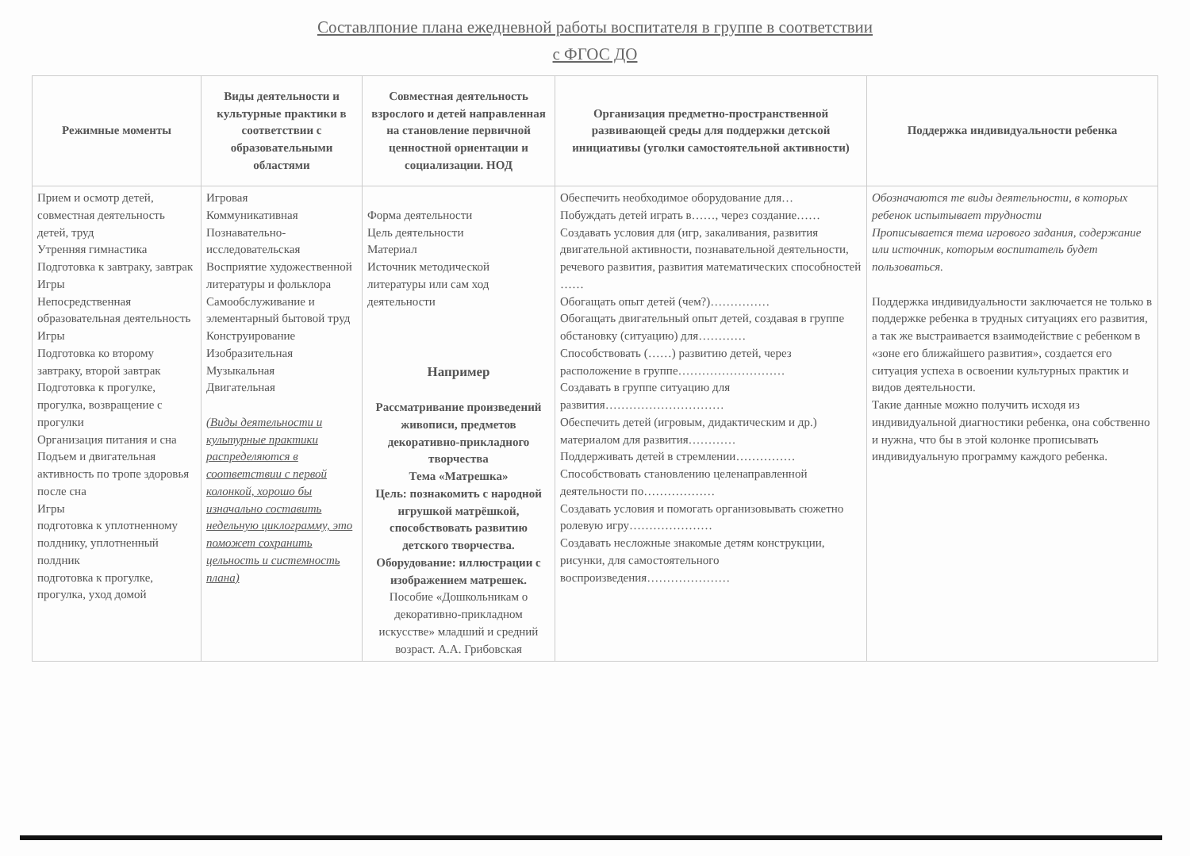Составлпоние плана ежедневной работы воспитателя в группе в соответствии
с ФГОС ДО
| Режимные моменты | Виды деятельности и культурные практики в соответствии с образовательными областями | Совместная деятельность взрослого и детей направленная на становление первичной ценностной ориентации и социализации. НОД | Организация предметно-пространственной развивающей среды для поддержки детской инициативы (уголки самостоятельной активности) | Поддержка индивидуальности ребенка |
| --- | --- | --- | --- | --- |
| Прием и осмотр детей, совместная деятельность детей, труд Утренняя гимнастика Подготовка к завтраку, завтрак Игры Непосредственная образовательная деятельность Игры Подготовка ко второму завтраку, второй завтрак Подготовка к прогулке, прогулка, возвращение с прогулки Организация питания и сна Подъем и двигательная активность по тропе здоровья после сна Игры подготовка к уплотненному полднику, уплотненный полдник подготовка к прогулке, прогулка, уход домой | Игровая Коммуникативная Познавательно-исследовательская Восприятие художественной литературы и фольклора Самообслуживание и элементарный бытовой труд Конструирование Изобразительная Музыкальная Двигательная (Виды деятельности и культурные практики распределяются в соответствии с первой колонкой, хорошо бы изначально составить недельную циклограмму, это поможет сохранить цельность и системность плана) | Форма деятельности Цель деятельности Материал Источник методической литературы или сам ход деятельности Например Рассматривание произведений живописи, предметов декоративно-прикладного творчества Тема «Матрешка» Цель: познакомить с народной игрушкой матрёшкой, способствовать развитию детского творчества. Оборудование: иллюстрации с изображением матрешек. Пособие «Дошкольникам о декоративно-прикладном искусстве» младший и средний возраст. А.А. Грибовская | Обеспечить необходимое оборудование для… Побуждать детей играть в……, через создание…… Создавать условия для (игр, закаливания, развития двигательной активности, познавательной деятельности, речевого развития, развития математических способностей …… Обогащать опыт детей (чем?)…………… Обогащать двигательный опыт детей, создавая в группе обстановку (ситуацию) для………… Способствовать (……) развитию детей, через расположение в группе……………………… Создавать в группе ситуацию для развития………………………… Обеспечить детей (игровым, дидактическим и др.) материалом для развития………… Поддерживать детей в стремлении…………… Способствовать становлению целенаправленной деятельности по……………… Создавать условия и помогать организовывать сюжетно ролевую игру………………… Создавать несложные знакомые детям конструкции, рисунки, для самостоятельного воспроизведения………………… | Обозначаются те виды деятельности, в которых ребенок испытывает трудности Прописывается тема игрового задания, содержание или источник, которым воспитатель будет пользоваться. Поддержка индивидуальности заключается не только в поддержке ребенка в трудных ситуациях его развития, а так же выстраивается взаимодействие с ребенком в «зоне его ближайшего развития», создается его ситуация успеха в освоении культурных практик и видов деятельности. Такие данные можно получить исходя из индивидуальной диагностики ребенка, она собственно и нужна, что бы в этой колонке прописывать индивидуальную программу каждого ребенка. |